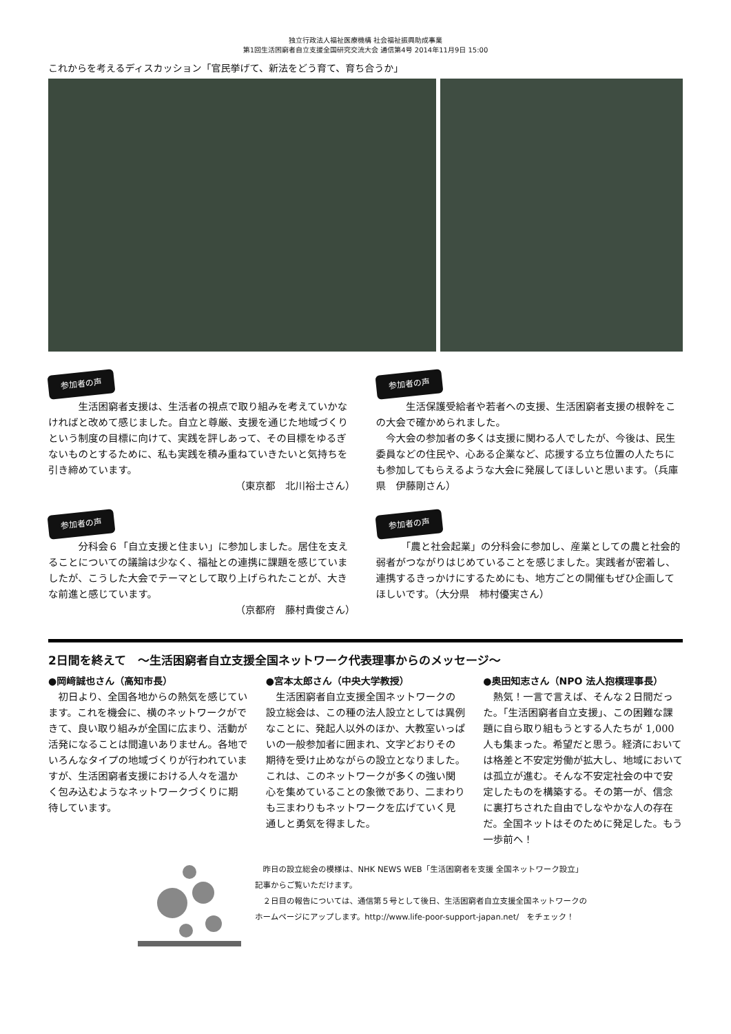独立行政法人福祉医療機構 社会福祉振興助成事業
第1回生活困窮者自立支援全国研究交流大会 通信第4号 2014年11月9日 15:00
これからを考えるディスカッション「官民挙げて、新法をどう育て、育ち合うか」
参加者の声
　　　生活困窮者支援は、生活者の視点で取り組みを考えていかなければと改めて感じました。自立と尊厳、支援を通じた地域づくりという制度の目標に向けて、実践を評しあって、その目標をゆるぎないものとするために、私も実践を積み重ねていきたいと気持ちを引き締めています。
（東京都　北川裕士さん）
参加者の声
　　　生活保護受給者や若者への支援、生活困窮者支援の根幹をこの大会で確かめられました。
　今大会の参加者の多くは支援に関わる人でしたが、今後は、民生委員などの住民や、心ある企業など、応援する立ち位置の人たちにも参加してもらえるような大会に発展してほしいと思います。（兵庫県　伊藤剛さん）
参加者の声
　　　分科会６「自立支援と住まい」に参加しました。居住を支えることについての議論は少なく、福祉との連携に課題を感じていましたが、こうした大会でテーマとして取り上げられたことが、大きな前進と感じています。
（京都府　藤村貴俊さん）
参加者の声
　　　「農と社会起業」の分科会に参加し、産業としての農と社会的弱者がつながりはじめていることを感じました。実践者が密着し、連携するきっかけにするためにも、地方ごとの開催もぜひ企画してほしいです。（大分県　柿村優実さん）
2日間を終えて　～生活困窮者自立支援全国ネットワーク代表理事からのメッセージ～
●岡﨑誠也さん（高知市長）
　初日より、全国各地からの熱気を感じています。これを機会に、横のネットワークができて、良い取り組みが全国に広まり、活動が活発になることは間違いありません。各地でいろんなタイプの地域づくりが行われていますが、生活困窮者支援における人々を温かく包み込むようなネットワークづくりに期待しています。
●宮本太郎さん（中央大学教授）
　生活困窮者自立支援全国ネットワークの設立総会は、この種の法人設立としては異例なことに、発起人以外のほか、大教室いっぱいの一般参加者に囲まれ、文字どおりその期待を受け止めながらの設立となりました。これは、このネットワークが多くの強い関心を集めていることの象徴であり、二まわりも三まわりもネットワークを広げていく見通しと勇気を得ました。
●奥田知志さん（NPO 法人抱樸理事長）
　熱気！一言で言えば、そんな２日間だった。「生活困窮者自立支援」、この困難な課題に自ら取り組もうとする人たちが 1,000 人も集まった。希望だと思う。経済においては格差と不安定労働が拡大し、地域においては孤立が進む。そんな不安定社会の中で安定したものを構築する。その第一が、信念に裏打ちされた自由でしなやかな人の存在だ。全国ネットはそのために発足した。もう一歩前へ！
　昨日の設立総会の模様は、NHK NEWS WEB「生活困窮者を支援 全国ネットワーク設立」
記事からご覧いただけます。
　２日目の報告については、通信第５号として後日、生活困窮者自立支援全国ネットワークの
ホームページにアップします。http://www.life-poor-support-japan.net/　をチェック！